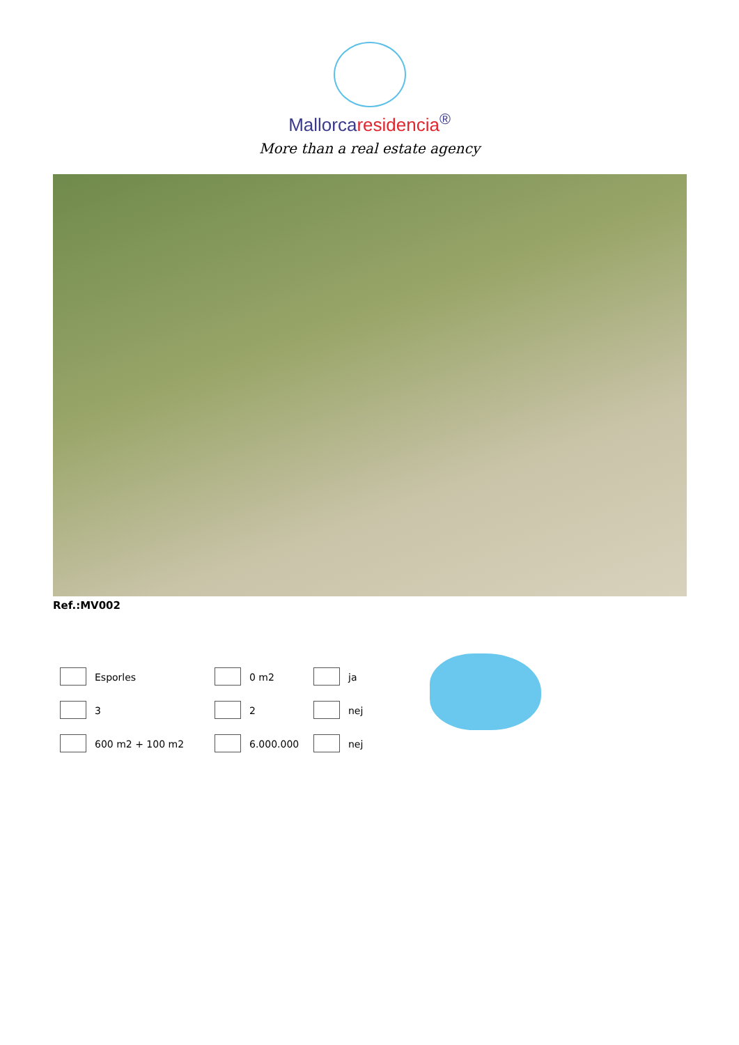Mallorcaresidencia<sup>®</sup>
More than a real estate agency
Ref.:MV002
| | Esporles | | 0 m2 | | ja |
| | 3 | | 2 | | nej |
| | 600 m2 + 100 m2 | | 6.000.000 | | nej |